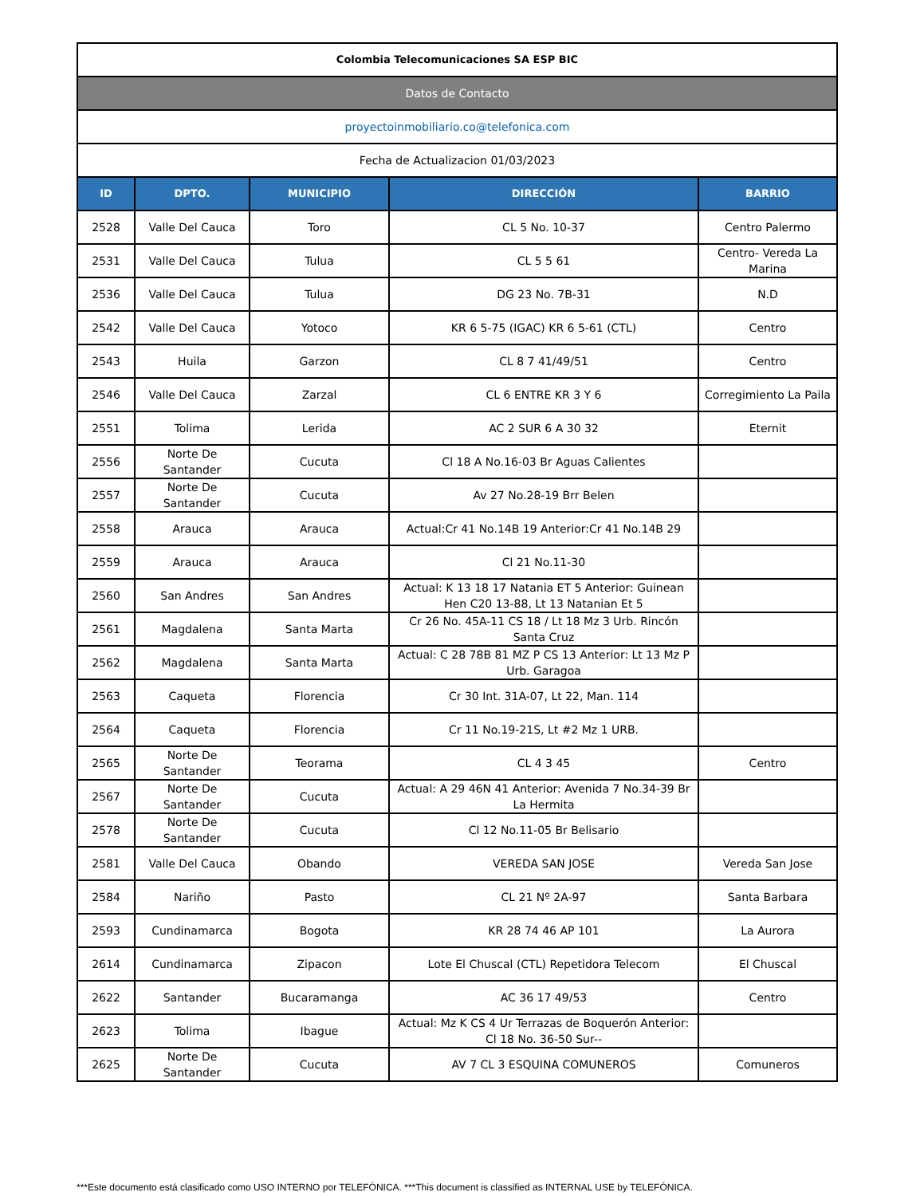| Colombia Telecomunicaciones SA ESP BIC | | | | |
| Datos de Contacto | | | | |
| proyectoinmobiliario.co@telefonica.com | | | | |
| Fecha de Actualizacion 01/03/2023 | | | | |
| ID | DPTO. | MUNICIPIO | DIRECCIÓN | BARRIO |
| 2528 | Valle Del Cauca | Toro | CL 5 No. 10-37 | Centro Palermo |
| 2531 | Valle Del Cauca | Tulua | CL 5 5 61 | Centro- Vereda La Marina |
| 2536 | Valle Del Cauca | Tulua | DG 23 No. 7B-31 | N.D |
| 2542 | Valle Del Cauca | Yotoco | KR 6 5-75 (IGAC) KR 6 5-61 (CTL) | Centro |
| 2543 | Huila | Garzon | CL 8 7 41/49/51 | Centro |
| 2546 | Valle Del Cauca | Zarzal | CL 6 ENTRE KR 3 Y 6 | Corregimiento La Paila |
| 2551 | Tolima | Lerida | AC 2 SUR 6 A 30 32 | Eternit |
| 2556 | Norte De Santander | Cucuta | Cl 18 A No.16-03 Br Aguas Calientes | |
| 2557 | Norte De Santander | Cucuta | Av 27 No.28-19 Brr Belen | |
| 2558 | Arauca | Arauca | Actual:Cr 41 No.14B 19 Anterior:Cr 41 No.14B 29 | |
| 2559 | Arauca | Arauca | Cl 21 No.11-30 | |
| 2560 | San Andres | San Andres | Actual: K 13 18 17 Natania ET 5 Anterior: Guinean Hen C20 13-88, Lt 13 Natanian Et 5 | |
| 2561 | Magdalena | Santa Marta | Cr 26 No. 45A-11 CS 18 / Lt 18 Mz 3 Urb. Rincón Santa Cruz | |
| 2562 | Magdalena | Santa Marta | Actual: C 28 78B 81 MZ P CS 13 Anterior: Lt 13 Mz P Urb. Garagoa | |
| 2563 | Caqueta | Florencia | Cr 30 Int. 31A-07, Lt 22, Man. 114 | |
| 2564 | Caqueta | Florencia | Cr 11 No.19-21S, Lt #2 Mz 1 URB. | |
| 2565 | Norte De Santander | Teorama | CL 4 3 45 | Centro |
| 2567 | Norte De Santander | Cucuta | Actual: A 29 46N 41 Anterior: Avenida 7 No.34-39 Br La Hermita | |
| 2578 | Norte De Santander | Cucuta | Cl 12 No.11-05 Br Belisario | |
| 2581 | Valle Del Cauca | Obando | VEREDA SAN JOSE | Vereda San Jose |
| 2584 | Nariño | Pasto | CL 21 Nº 2A-97 | Santa Barbara |
| 2593 | Cundinamarca | Bogota | KR 28 74 46 AP 101 | La Aurora |
| 2614 | Cundinamarca | Zipacon | Lote El Chuscal (CTL) Repetidora Telecom | El Chuscal |
| 2622 | Santander | Bucaramanga | AC 36 17 49/53 | Centro |
| 2623 | Tolima | Ibague | Actual: Mz K CS 4 Ur Terrazas de Boquerón Anterior: Cl 18 No. 36-50 Sur-- | |
| 2625 | Norte De Santander | Cucuta | AV 7 CL 3 ESQUINA COMUNEROS | Comuneros |
***Este documento está clasificado como USO INTERNO por TELEFÓNICA. ***This document is classified as INTERNAL USE by TELEFÓNICA.